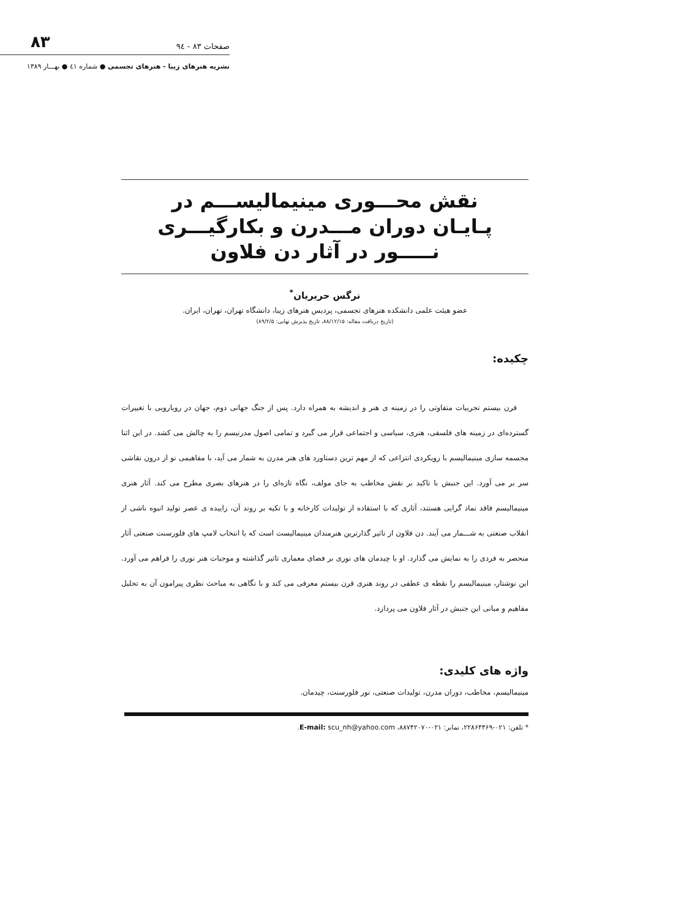صفحات ۸۳ - ۹٤ ۸۳
نشریه هنرهای زیبا - هنرهای تجسمی ● شماره ٤١ ● بهـــار ۱۳۸۹
نقش محـــوری مینیمالیســـم در پـایـان دوران مـــدرن و بکارگیـــری نـــــور در آثار دن فلاون
نرگس حریریان<sup>*</sup>
عضو هیئت علمی دانشکده هنرهای تجسمی، پردیس هنرهای زیبا، دانشگاه تهران، تهران، ایران.
(تاریخ دریافت مقاله: ۸۸/۱۲/۱۵، تاریخ پذیرش نهایی: ۸۹/۲/۵)
چکیده:
قرن بیستم تجربیات متفاوتی را در زمینه ی هنر و اندیشه به همراه دارد. پس از جنگ جهانی دوم، جهان در رویارویی با تغییرات گسترده‌ای در زمینه های فلسفی، هنری، سیاسی و اجتماعی قرار می گیرد و تمامی اصول مدرنیسم را به چالش می کشد. در این اثنا مجسمه سازی مینیمالیسم با رویکردی انتزاعی که از مهم ترین دستاورد های هنر مدرن به شمار می آید، با مفاهیمی نو از درون نقاشی سر بر می آورد. این جنبش با تاکید بر نقش مخاطب به جای مولف، نگاه تازه‌ای را در هنرهای بصری مطرح می کند. آثار هنری مینیمالیسم فاقد نماد گرایی هستند، آثاری که با استفاده از تولیدات کارخانه و با تکیه بر روند آن، زاییده ی عصر تولید انبوه ناشی از انقلاب صنعتی به شـــمار می آیند. دن فلاون از تاثیر گذارترین هنرمندان مینیمالیست است که با انتخاب لامپ های فلورسنت صنعتی آثار منحصر به فردی را به نمایش می گذارد. او با چیدمان های نوری بر فضای معماری تاثیر گذاشته و موجبات هنر نوری را فراهم می آورد. این نوشتار، مینیمالیسم را نقطه ی عطفی در روند هنری قرن بیستم معرفی می کند و با نگاهی به مباحث نظری پیرامون آن به تحلیل مفاهیم و مبانی این جنبش در آثار فلاون می پردازد.
واژه های کلیدی:
مینیمالیسم، مخاطب، دوران مدرن، تولیدات صنعتی، نور فلورسنت، چیدمان.
* تلفن: ۰۲۱-۲۲۸۶۴۴۶۹، نمابر: ۰۲۱-۸۸۷۴۲۰۷۰، E-mail: scu_nh@yahoo.com.